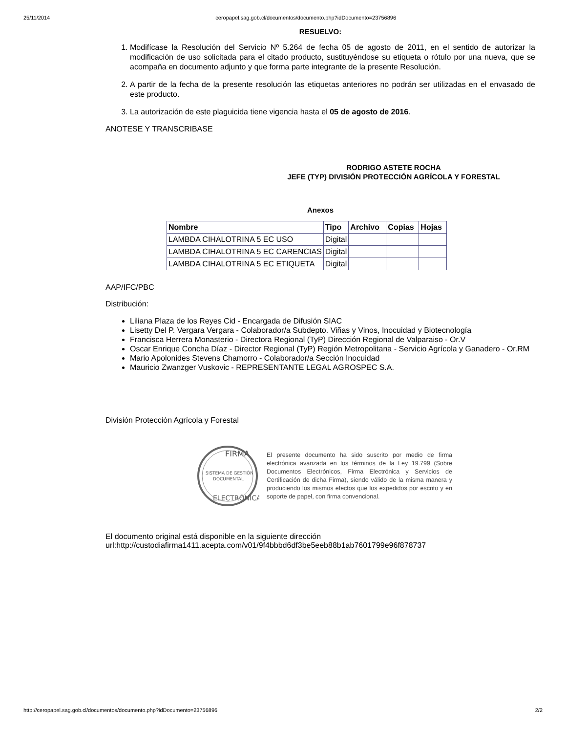25/11/2014 ceropapel.sag.gob.cl/documentos/documento.php?idDocumento=23756896
RESUELVO:
1. Modifícase la Resolución del Servicio Nº 5.264 de fecha 05 de agosto de 2011, en el sentido de autorizar la modificación de uso solicitada para el citado producto, sustituyéndose su etiqueta o rótulo por una nueva, que se acompaña en documento adjunto y que forma parte integrante de la presente Resolución.
2. A partir de la fecha de la presente resolución las etiquetas anteriores no podrán ser utilizadas en el envasado de este producto.
3. La autorización de este plaguicida tiene vigencia hasta el 05 de agosto de 2016.
ANOTESE Y TRANSCRIBASE
RODRIGO ASTETE ROCHA
JEFE (TYP) DIVISIÓN PROTECCIÓN AGRÍCOLA Y FORESTAL
Anexos
| Nombre | Tipo | Archivo | Copias | Hojas |
| --- | --- | --- | --- | --- |
| LAMBDA CIHALOTRINA 5 EC USO | Digital | | | |
| LAMBDA CIHALOTRINA 5 EC CARENCIAS | Digital | | | |
| LAMBDA CIHALOTRINA 5 EC ETIQUETA | Digital | | | |
AAP/IFC/PBC
Distribución:
Liliana Plaza de los Reyes Cid - Encargada de Difusión SIAC
Lisetty Del P. Vergara Vergara - Colaborador/a Subdepto. Viñas y Vinos, Inocuidad y Biotecnología
Francisca Herrera Monasterio - Directora Regional (TyP) Dirección Regional de Valparaiso - Or.V
Oscar Enrique Concha Díaz - Director Regional (TyP) Región Metropolitana - Servicio Agrícola y Ganadero - Or.RM
Mario Apolonides Stevens Chamorro - Colaborador/a Sección Inocuidad
Mauricio Zwanzger Vuskovic - REPRESENTANTE LEGAL AGROSPEC S.A.
División Protección Agrícola y Forestal
FIRMA
SISTEMA DE GESTIÓN
DOCUMENTAL
ELECTRÓNICA
El presente documento ha sido suscrito por medio de firma electrónica avanzada en los términos de la Ley 19.799 (Sobre Documentos Electrónicos, Firma Electrónica y Servicios de Certificación de dicha Firma), siendo válido de la misma manera y produciendo los mismos efectos que los expedidos por escrito y en soporte de papel, con firma convencional.
El documento original está disponible en la siguiente dirección
url:http://custodiafirma1411.acepta.com/v01/9f4bbbd6df3be5eeb88b1ab7601799e96f878737
http://ceropapel.sag.gob.cl/documentos/documento.php?idDocumento=23756896 2/2